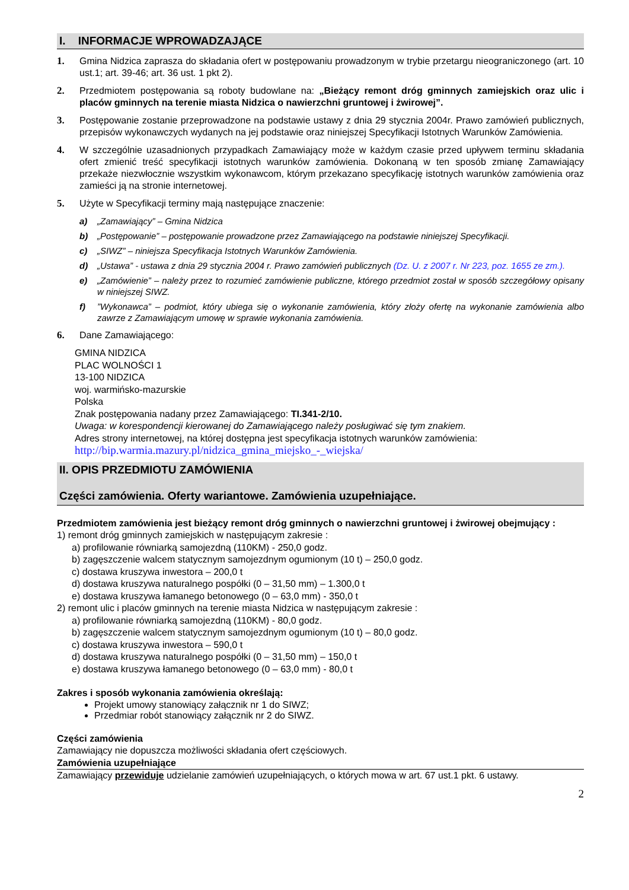I. INFORMACJE WPROWADZAJĄCE
1. Gmina Nidzica zaprasza do składania ofert w postępowaniu prowadzonym w trybie przetargu nieograniczonego (art. 10 ust.1; art. 39-46; art. 36 ust. 1 pkt 2).
2. Przedmiotem postępowania są roboty budowlane na: „Bieżący remont dróg gminnych zamiejskich oraz ulic i placów gminnych na terenie miasta Nidzica o nawierzchni gruntowej i żwirowej”.
3. Postępowanie zostanie przeprowadzone na podstawie ustawy z dnia 29 stycznia 2004r. Prawo zamówień publicznych, przepisów wykonawczych wydanych na jej podstawie oraz niniejszej Specyfikacji Istotnych Warunków Zamówienia.
4. W szczególnie uzasadnionych przypadkach Zamawiający może w każdym czasie przed upływem terminu składania ofert zmienić treść specyfikacji istotnych warunków zamówienia. Dokonaną w ten sposób zmianę Zamawiający przekaże niezwłocznie wszystkim wykonawcom, którym przekazano specyfikację istotnych warunków zamówienia oraz zamieści ją na stronie internetowej.
5. Użyte w Specyfikacji terminy mają następujące znaczenie:
a) „Zamawiający” – Gmina Nidzica
b) „Postępowanie” – postępowanie prowadzone przez Zamawiającego na podstawie niniejszej Specyfikacji.
c) „SIWZ” – niniejsza Specyfikacja Istotnych Warunków Zamówienia.
d) „Ustawa” - ustawa z dnia 29 stycznia 2004 r. Prawo zamówień publicznych (Dz. U. z 2007 r. Nr 223, poz. 1655 ze zm.).
e) „Zamówienie” – należy przez to rozumieć zamówienie publiczne, którego przedmiot został w sposób szczegółowy opisany w niniejszej SIWZ.
f)”Wykonawca” – podmiot, który ubiega się o wykonanie zamówienia, który złoży ofertę na wykonanie zamówienia albo zawrze z Zamawiającym umowę w sprawie wykonania zamówienia.
6. Dane Zamawiającego:
GMINA NIDZICA
PLAC WOLNOŚCI 1
13-100 NIDZICA
woj. warmińsko-mazurskie
Polska
Znak postępowania nadany przez Zamawiającego: TI.341-2/10.
Uwaga: w korespondencji kierowanej do Zamawiającego należy posługiwać się tym znakiem.
Adres strony internetowej, na której dostępna jest specyfikacja istotnych warunków zamówienia:
http://bip.warmia.mazury.pl/nidzica_gmina_miejsko_-_wiejska/
II. OPIS PRZEDMIOTU ZAMÓWIENIA
Części zamówienia. Oferty wariantowe. Zamówienia uzupełniające.
Przedmiotem zamówienia jest bieżący remont dróg gminnych o nawierzchni gruntowej i żwirowej obejmujący :
1) remont dróg gminnych zamiejskich w następującym zakresie :
a) profilowanie równiarką samojezdną (110KM) - 250,0 godz.
b) zagęszczenie walcem statycznym samojezdnym ogumionym (10 t) – 250,0 godz.
c) dostawa kruszywa inwestora – 200,0 t
d) dostawa kruszywa naturalnego pospółki (0 – 31,50 mm) – 1.300,0 t
e) dostawa kruszywa łamanego betonowego (0 – 63,0 mm) - 350,0 t
2) remont ulic i placów gminnych na terenie miasta Nidzica w następującym zakresie :
a) profilowanie równiarką samojezdną (110KM) - 80,0 godz.
b) zagęszczenie walcem statycznym samojezdnym ogumionym (10 t) – 80,0 godz.
c) dostawa kruszywa inwestora – 590,0 t
d) dostawa kruszywa naturalnego pospółki (0 – 31,50 mm) – 150,0 t
e) dostawa kruszywa łamanego betonowego (0 – 63,0 mm) - 80,0 t
Zakres i sposób wykonania zamówienia określają:
Projekt umowy stanowiący załącznik nr 1 do SIWZ;
Przedmiar robót stanowiący załącznik nr 2 do SIWZ.
Części zamówienia
Zamawiający nie dopuszcza możliwości składania ofert częściowych.
Zamówienia uzupełniające
Zamawiający przewiduje udzielanie zamówień uzupełniających, o których mowa w art. 67 ust.1 pkt. 6 ustawy.
2